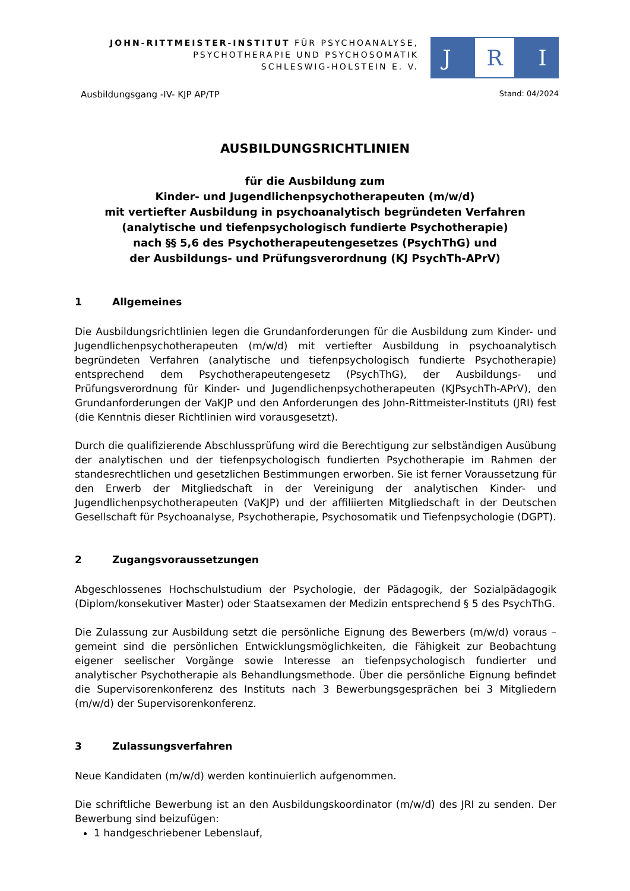JOHN-RITTMEISTER-INSTITUT FÜR PSYCHOANALYSE,
PSYCHOTHERAPIE UND PSYCHOSOMATIK
SCHLESWIG-HOLSTEIN E. V.
J R I
Ausbildungsgang -IV- KJP AP/TP Stand: 04/2024
AUSBILDUNGSRICHTLINIEN
für die Ausbildung zum
Kinder- und Jugendlichenpsychotherapeuten (m/w/d)
mit vertiefter Ausbildung in psychoanalytisch begründeten Verfahren
(analytische und tiefenpsychologisch fundierte Psychotherapie)
nach §§ 5,6 des Psychotherapeutengesetzes (PsychThG) und
der Ausbildungs- und Prüfungsverordnung (KJ PsychTh-APrV)
1 Allgemeines
Die Ausbildungsrichtlinien legen die Grundanforderungen für die Ausbildung zum Kinder- und Jugendlichenpsychotherapeuten (m/w/d) mit vertiefter Ausbildung in psychoanalytisch begründeten Verfahren (analytische und tiefenpsychologisch fundierte Psychotherapie) entsprechend dem Psychotherapeutengesetz (PsychThG), der Ausbildungs- und Prüfungsverordnung für Kinder- und Jugendlichenpsychotherapeuten (KJPsychTh-APrV), den Grundanforderungen der VaKJP und den Anforderungen des John-Rittmeister-Instituts (JRI) fest (die Kenntnis dieser Richtlinien wird vorausgesetzt).
Durch die qualifizierende Abschlussprüfung wird die Berechtigung zur selbständigen Ausübung der analytischen und der tiefenpsychologisch fundierten Psychotherapie im Rahmen der standesrechtlichen und gesetzlichen Bestimmungen erworben. Sie ist ferner Voraussetzung für den Erwerb der Mitgliedschaft in der Vereinigung der analytischen Kinder- und Jugendlichenpsychotherapeuten (VaKJP) und der affiliierten Mitgliedschaft in der Deutschen Gesellschaft für Psychoanalyse, Psychotherapie, Psychosomatik und Tiefenpsychologie (DGPT).
2 Zugangsvoraussetzungen
Abgeschlossenes Hochschulstudium der Psychologie, der Pädagogik, der Sozialpädagogik (Diplom/konsekutiver Master) oder Staatsexamen der Medizin entsprechend § 5 des PsychThG.
Die Zulassung zur Ausbildung setzt die persönliche Eignung des Bewerbers (m/w/d) voraus – gemeint sind die persönlichen Entwicklungsmöglichkeiten, die Fähigkeit zur Beobachtung eigener seelischer Vorgänge sowie Interesse an tiefenpsychologisch fundierter und analytischer Psychotherapie als Behandlungsmethode. Über die persönliche Eignung befindet die Supervisorenkonferenz des Instituts nach 3 Bewerbungsgesprächen bei 3 Mitgliedern (m/w/d) der Supervisorenkonferenz.
3 Zulassungsverfahren
Neue Kandidaten (m/w/d) werden kontinuierlich aufgenommen.
Die schriftliche Bewerbung ist an den Ausbildungskoordinator (m/w/d) des JRI zu senden. Der Bewerbung sind beizufügen:
1 handgeschriebener Lebenslauf,